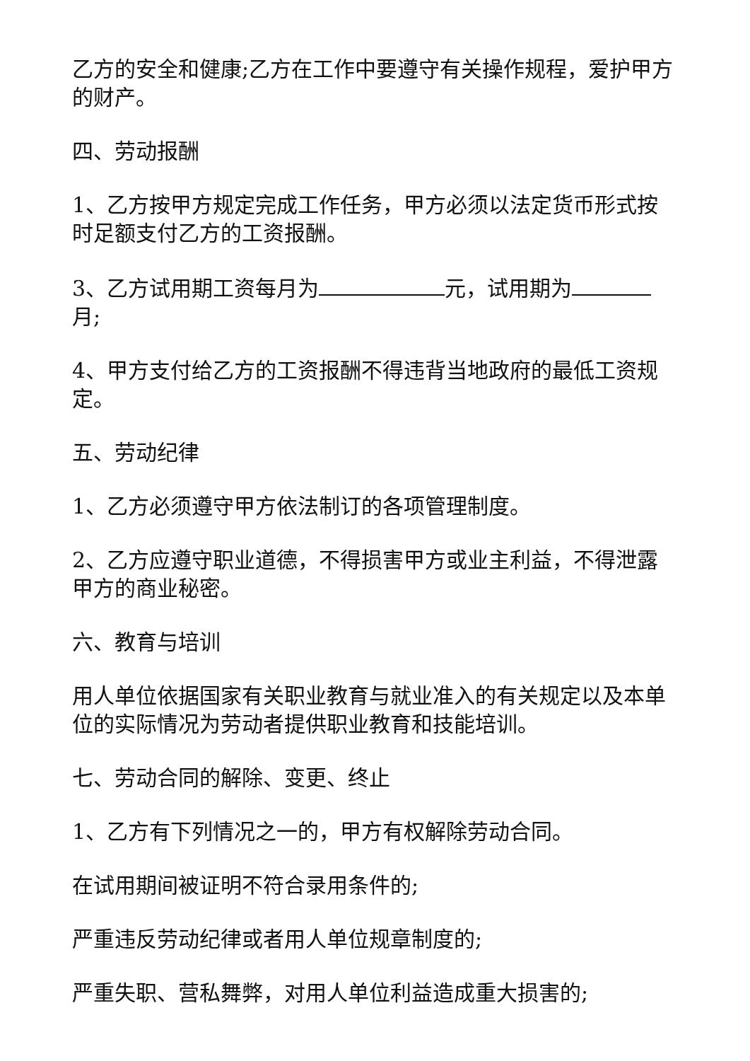乙方的安全和健康;乙方在工作中要遵守有关操作规程，爱护甲方的财产。
四、劳动报酬
1、乙方按甲方规定完成工作任务，甲方必须以法定货币形式按时足额支付乙方的工资报酬。
3、乙方试用期工资每月为 元，试用期为 月;
4、甲方支付给乙方的工资报酬不得违背当地政府的最低工资规定。
五、劳动纪律
1、乙方必须遵守甲方依法制订的各项管理制度。
2、乙方应遵守职业道德，不得损害甲方或业主利益，不得泄露甲方的商业秘密。
六、教育与培训
用人单位依据国家有关职业教育与就业准入的有关规定以及本单位的实际情况为劳动者提供职业教育和技能培训。
七、劳动合同的解除、变更、终止
1、乙方有下列情况之一的，甲方有权解除劳动合同。
在试用期间被证明不符合录用条件的;
严重违反劳动纪律或者用人单位规章制度的;
严重失职、营私舞弊，对用人单位利益造成重大损害的;